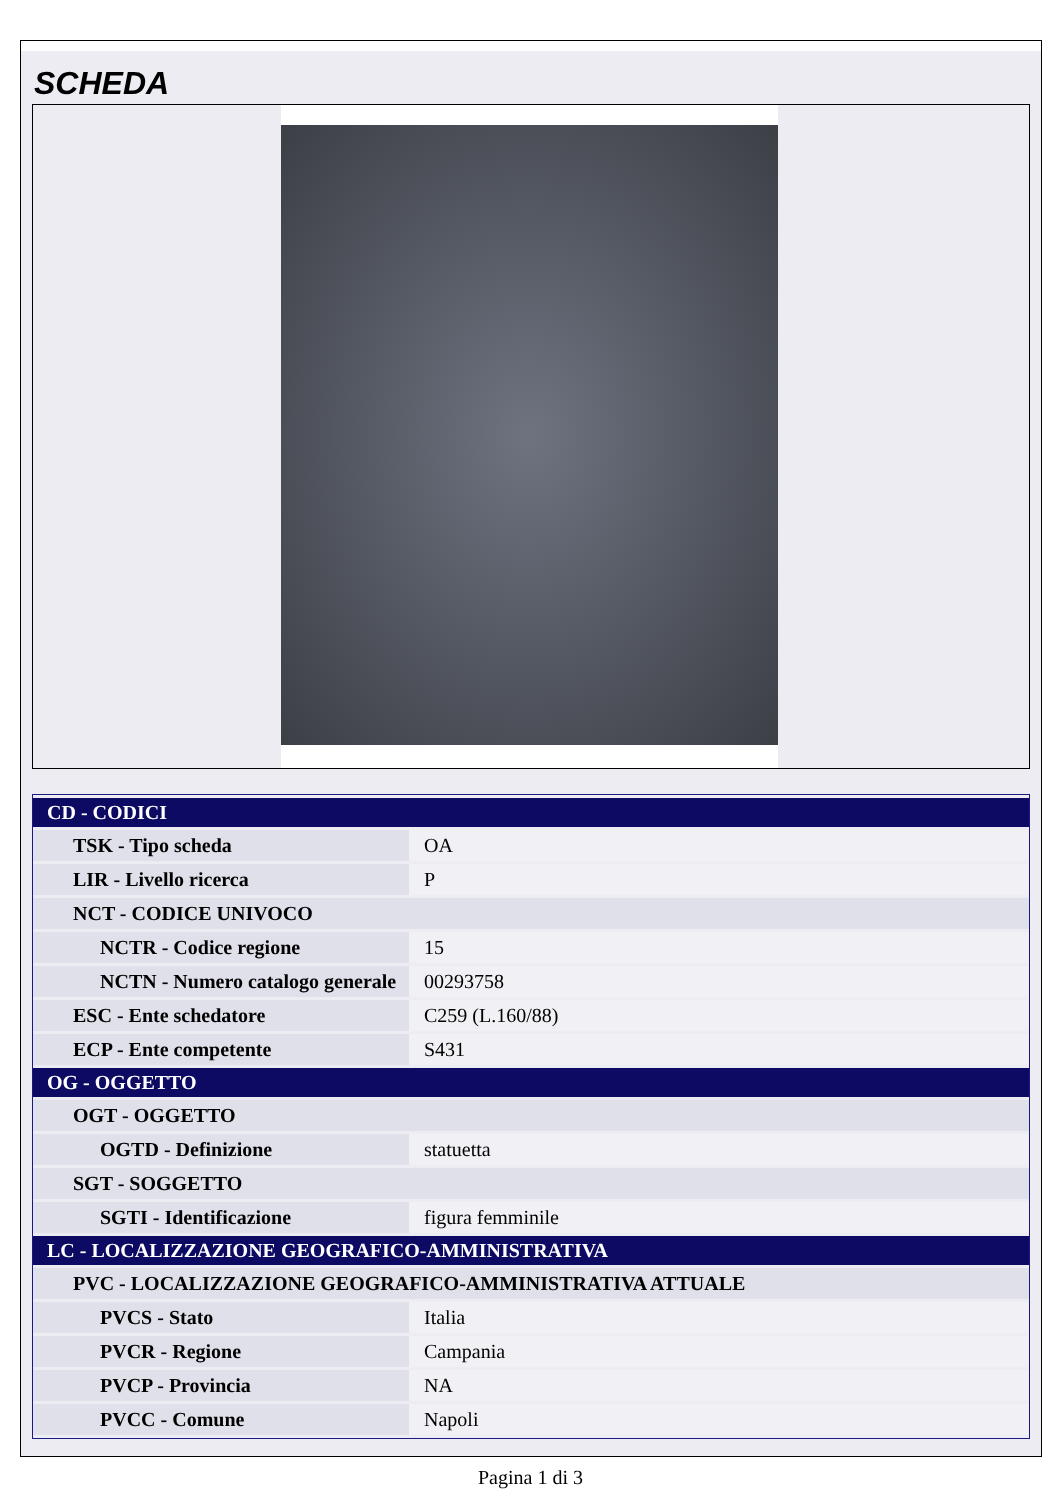SCHEDA
| CD - CODICI | |
| TSK - Tipo scheda | OA |
| LIR - Livello ricerca | P |
| NCT - CODICE UNIVOCO | |
| NCTR - Codice regione | 15 |
| NCTN - Numero catalogo generale | 00293758 |
| ESC - Ente schedatore | C259 (L.160/88) |
| ECP - Ente competente | S431 |
| OG - OGGETTO | |
| OGT - OGGETTO | |
| OGTD - Definizione | statuetta |
| SGT - SOGGETTO | |
| SGTI - Identificazione | figura femminile |
| LC - LOCALIZZAZIONE GEOGRAFICO-AMMINISTRATIVA | |
| PVC - LOCALIZZAZIONE GEOGRAFICO-AMMINISTRATIVA ATTUALE | |
| PVCS - Stato | Italia |
| PVCR - Regione | Campania |
| PVCP - Provincia | NA |
| PVCC - Comune | Napoli |
Pagina 1 di 3